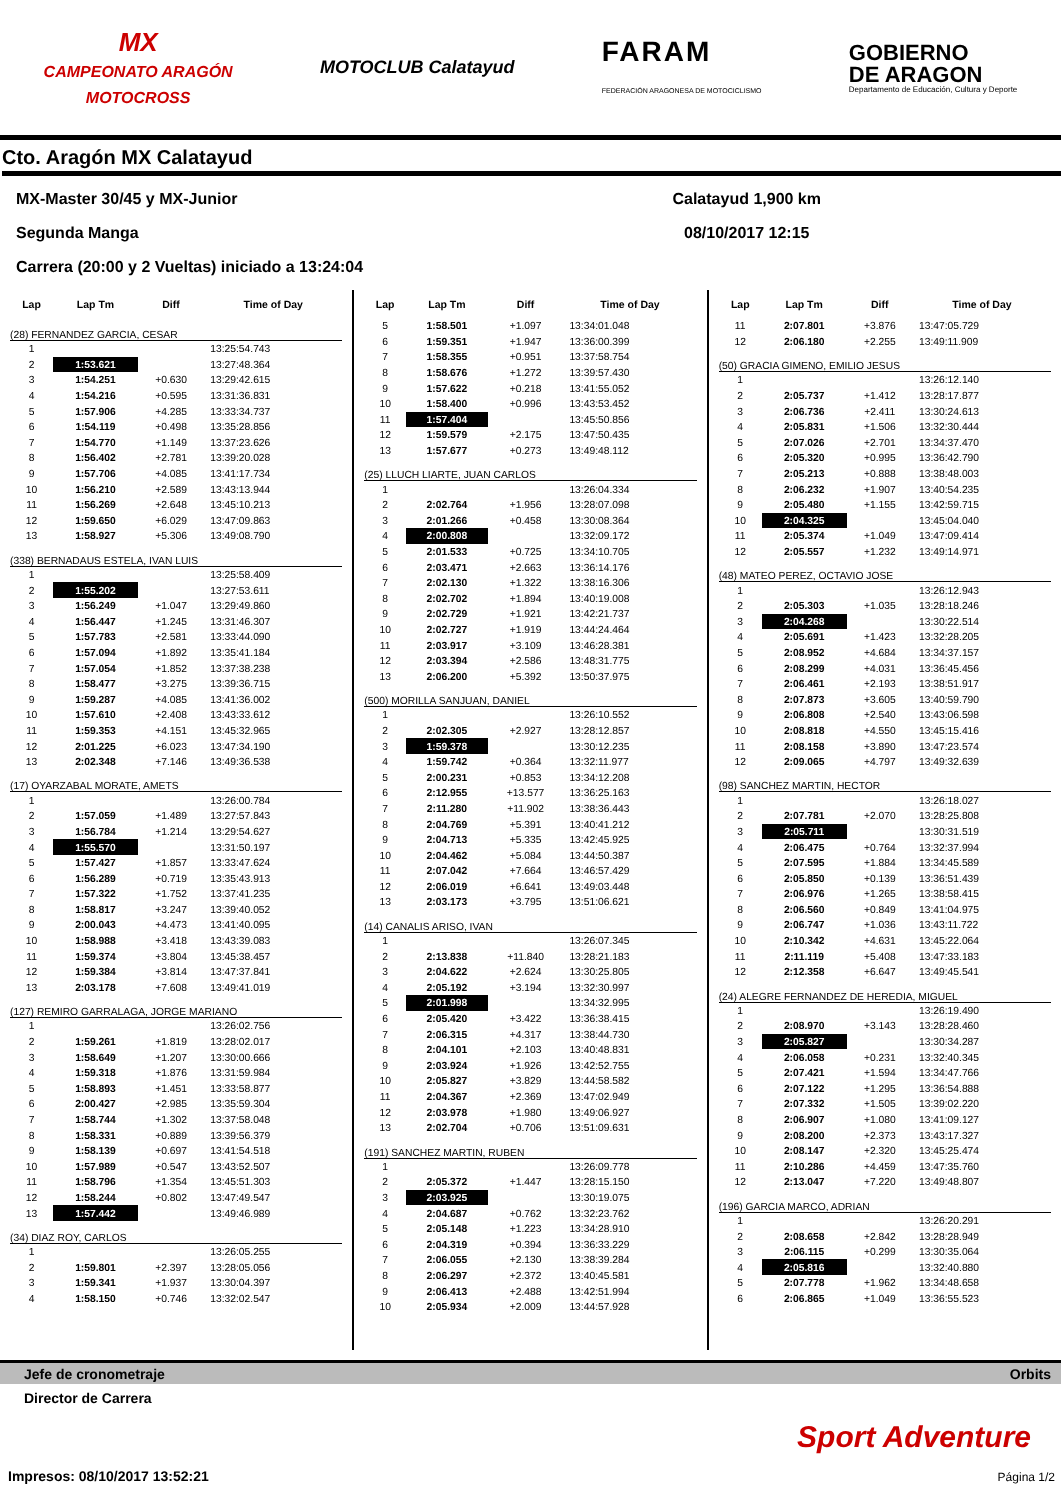MX
CAMPEONATO ARAGÓN
MOTOCROSS
MOTOCLUB Calatayud
FARAM
FEDERACIÓN ARAGONESA DE MOTOCICLISMO
GOBIERNO
DE ARAGON
Departamento de Educación, Cultura y Deporte
Cto. Aragón MX Calatayud
MX-Master 30/45 y MX-Junior
Segunda Manga
Carrera (20:00 y 2 Vueltas) iniciado a 13:24:04
Calatayud 1,900 km
08/10/2017 12:15
| Lap | Lap Tm | Diff | Time of Day |
| --- | --- | --- | --- |
| (28) FERNANDEZ GARCIA, CESAR | | | |
| 1 | | | 13:25:54.743 |
| 2 | 1:53.621 | | 13:27:48.364 |
| 3 | 1:54.251 | +0.630 | 13:29:42.615 |
| 4 | 1:54.216 | +0.595 | 13:31:36.831 |
| 5 | 1:57.906 | +4.285 | 13:33:34.737 |
| 6 | 1:54.119 | +0.498 | 13:35:28.856 |
| 7 | 1:54.770 | +1.149 | 13:37:23.626 |
| 8 | 1:56.402 | +2.781 | 13:39:20.028 |
| 9 | 1:57.706 | +4.085 | 13:41:17.734 |
| 10 | 1:56.210 | +2.589 | 13:43:13.944 |
| 11 | 1:56.269 | +2.648 | 13:45:10.213 |
| 12 | 1:59.650 | +6.029 | 13:47:09.863 |
| 13 | 1:58.927 | +5.306 | 13:49:08.790 |
| (338) BERNADAUS ESTELA, IVAN LUIS | | | |
| 1 | | | 13:25:58.409 |
| 2 | 1:55.202 | | 13:27:53.611 |
| 3 | 1:56.249 | +1.047 | 13:29:49.860 |
| 4 | 1:56.447 | +1.245 | 13:31:46.307 |
| 5 | 1:57.783 | +2.581 | 13:33:44.090 |
| 6 | 1:57.094 | +1.892 | 13:35:41.184 |
| 7 | 1:57.054 | +1.852 | 13:37:38.238 |
| 8 | 1:58.477 | +3.275 | 13:39:36.715 |
| 9 | 1:59.287 | +4.085 | 13:41:36.002 |
| 10 | 1:57.610 | +2.408 | 13:43:33.612 |
| 11 | 1:59.353 | +4.151 | 13:45:32.965 |
| 12 | 2:01.225 | +6.023 | 13:47:34.190 |
| 13 | 2:02.348 | +7.146 | 13:49:36.538 |
| (17) OYARZABAL MORATE, AMETS | | | |
| 1 | | | 13:26:00.784 |
| 2 | 1:57.059 | +1.489 | 13:27:57.843 |
| 3 | 1:56.784 | +1.214 | 13:29:54.627 |
| 4 | 1:55.570 | | 13:31:50.197 |
| 5 | 1:57.427 | +1.857 | 13:33:47.624 |
| 6 | 1:56.289 | +0.719 | 13:35:43.913 |
| 7 | 1:57.322 | +1.752 | 13:37:41.235 |
| 8 | 1:58.817 | +3.247 | 13:39:40.052 |
| 9 | 2:00.043 | +4.473 | 13:41:40.095 |
| 10 | 1:58.988 | +3.418 | 13:43:39.083 |
| 11 | 1:59.374 | +3.804 | 13:45:38.457 |
| 12 | 1:59.384 | +3.814 | 13:47:37.841 |
| 13 | 2:03.178 | +7.608 | 13:49:41.019 |
| (127) REMIRO GARRALAGA, JORGE MARIANO | | | |
| 1 | | | 13:26:02.756 |
| 2 | 1:59.261 | +1.819 | 13:28:02.017 |
| 3 | 1:58.649 | +1.207 | 13:30:00.666 |
| 4 | 1:59.318 | +1.876 | 13:31:59.984 |
| 5 | 1:58.893 | +1.451 | 13:33:58.877 |
| 6 | 2:00.427 | +2.985 | 13:35:59.304 |
| 7 | 1:58.744 | +1.302 | 13:37:58.048 |
| 8 | 1:58.331 | +0.889 | 13:39:56.379 |
| 9 | 1:58.139 | +0.697 | 13:41:54.518 |
| 10 | 1:57.989 | +0.547 | 13:43:52.507 |
| 11 | 1:58.796 | +1.354 | 13:45:51.303 |
| 12 | 1:58.244 | +0.802 | 13:47:49.547 |
| 13 | 1:57.442 | | 13:49:46.989 |
| (34) DIAZ ROY, CARLOS | | | |
| 1 | | | 13:26:05.255 |
| 2 | 1:59.801 | +2.397 | 13:28:05.056 |
| 3 | 1:59.341 | +1.937 | 13:30:04.397 |
| 4 | 1:58.150 | +0.746 | 13:32:02.547 |
| Lap | Lap Tm | Diff | Time of Day |
| --- | --- | --- | --- |
| 5 | 1:58.501 | +1.097 | 13:34:01.048 |
| 6 | 1:59.351 | +1.947 | 13:36:00.399 |
| 7 | 1:58.355 | +0.951 | 13:37:58.754 |
| 8 | 1:58.676 | +1.272 | 13:39:57.430 |
| 9 | 1:57.622 | +0.218 | 13:41:55.052 |
| 10 | 1:58.400 | +0.996 | 13:43:53.452 |
| 11 | 1:57.404 | | 13:45:50.856 |
| 12 | 1:59.579 | +2.175 | 13:47:50.435 |
| 13 | 1:57.677 | +0.273 | 13:49:48.112 |
| (25) LLUCH LIARTE, JUAN CARLOS | | | |
| 1 | | | 13:26:04.334 |
| 2 | 2:02.764 | +1.956 | 13:28:07.098 |
| 3 | 2:01.266 | +0.458 | 13:30:08.364 |
| 4 | 2:00.808 | | 13:32:09.172 |
| 5 | 2:01.533 | +0.725 | 13:34:10.705 |
| 6 | 2:03.471 | +2.663 | 13:36:14.176 |
| 7 | 2:02.130 | +1.322 | 13:38:16.306 |
| 8 | 2:02.702 | +1.894 | 13:40:19.008 |
| 9 | 2:02.729 | +1.921 | 13:42:21.737 |
| 10 | 2:02.727 | +1.919 | 13:44:24.464 |
| 11 | 2:03.917 | +3.109 | 13:46:28.381 |
| 12 | 2:03.394 | +2.586 | 13:48:31.775 |
| 13 | 2:06.200 | +5.392 | 13:50:37.975 |
| (500) MORILLA SANJUAN, DANIEL | | | |
| 1 | | | 13:26:10.552 |
| 2 | 2:02.305 | +2.927 | 13:28:12.857 |
| 3 | 1:59.378 | | 13:30:12.235 |
| 4 | 1:59.742 | +0.364 | 13:32:11.977 |
| 5 | 2:00.231 | +0.853 | 13:34:12.208 |
| 6 | 2:12.955 | +13.577 | 13:36:25.163 |
| 7 | 2:11.280 | +11.902 | 13:38:36.443 |
| 8 | 2:04.769 | +5.391 | 13:40:41.212 |
| 9 | 2:04.713 | +5.335 | 13:42:45.925 |
| 10 | 2:04.462 | +5.084 | 13:44:50.387 |
| 11 | 2:07.042 | +7.664 | 13:46:57.429 |
| 12 | 2:06.019 | +6.641 | 13:49:03.448 |
| 13 | 2:03.173 | +3.795 | 13:51:06.621 |
| (14) CANALIS ARISO, IVAN | | | |
| 1 | | | 13:26:07.345 |
| 2 | 2:13.838 | +11.840 | 13:28:21.183 |
| 3 | 2:04.622 | +2.624 | 13:30:25.805 |
| 4 | 2:05.192 | +3.194 | 13:32:30.997 |
| 5 | 2:01.998 | | 13:34:32.995 |
| 6 | 2:05.420 | +3.422 | 13:36:38.415 |
| 7 | 2:06.315 | +4.317 | 13:38:44.730 |
| 8 | 2:04.101 | +2.103 | 13:40:48.831 |
| 9 | 2:03.924 | +1.926 | 13:42:52.755 |
| 10 | 2:05.827 | +3.829 | 13:44:58.582 |
| 11 | 2:04.367 | +2.369 | 13:47:02.949 |
| 12 | 2:03.978 | +1.980 | 13:49:06.927 |
| 13 | 2:02.704 | +0.706 | 13:51:09.631 |
| (191) SANCHEZ MARTIN, RUBEN | | | |
| 1 | | | 13:26:09.778 |
| 2 | 2:05.372 | +1.447 | 13:28:15.150 |
| 3 | 2:03.925 | | 13:30:19.075 |
| 4 | 2:04.687 | +0.762 | 13:32:23.762 |
| 5 | 2:05.148 | +1.223 | 13:34:28.910 |
| 6 | 2:04.319 | +0.394 | 13:36:33.229 |
| 7 | 2:06.055 | +2.130 | 13:38:39.284 |
| 8 | 2:06.297 | +2.372 | 13:40:45.581 |
| 9 | 2:06.413 | +2.488 | 13:42:51.994 |
| 10 | 2:05.934 | +2.009 | 13:44:57.928 |
| Lap | Lap Tm | Diff | Time of Day |
| --- | --- | --- | --- |
| 11 | 2:07.801 | +3.876 | 13:47:05.729 |
| 12 | 2:06.180 | +2.255 | 13:49:11.909 |
| (50) GRACIA GIMENO, EMILIO JESUS | | | |
| 1 | | | 13:26:12.140 |
| 2 | 2:05.737 | +1.412 | 13:28:17.877 |
| 3 | 2:06.736 | +2.411 | 13:30:24.613 |
| 4 | 2:05.831 | +1.506 | 13:32:30.444 |
| 5 | 2:07.026 | +2.701 | 13:34:37.470 |
| 6 | 2:05.320 | +0.995 | 13:36:42.790 |
| 7 | 2:05.213 | +0.888 | 13:38:48.003 |
| 8 | 2:06.232 | +1.907 | 13:40:54.235 |
| 9 | 2:05.480 | +1.155 | 13:42:59.715 |
| 10 | 2:04.325 | | 13:45:04.040 |
| 11 | 2:05.374 | +1.049 | 13:47:09.414 |
| 12 | 2:05.557 | +1.232 | 13:49:14.971 |
| (48) MATEO PEREZ, OCTAVIO JOSE | | | |
| 1 | | | 13:26:12.943 |
| 2 | 2:05.303 | +1.035 | 13:28:18.246 |
| 3 | 2:04.268 | | 13:30:22.514 |
| 4 | 2:05.691 | +1.423 | 13:32:28.205 |
| 5 | 2:08.952 | +4.684 | 13:34:37.157 |
| 6 | 2:08.299 | +4.031 | 13:36:45.456 |
| 7 | 2:06.461 | +2.193 | 13:38:51.917 |
| 8 | 2:07.873 | +3.605 | 13:40:59.790 |
| 9 | 2:06.808 | +2.540 | 13:43:06.598 |
| 10 | 2:08.818 | +4.550 | 13:45:15.416 |
| 11 | 2:08.158 | +3.890 | 13:47:23.574 |
| 12 | 2:09.065 | +4.797 | 13:49:32.639 |
| (98) SANCHEZ MARTIN, HECTOR | | | |
| 1 | | | 13:26:18.027 |
| 2 | 2:07.781 | +2.070 | 13:28:25.808 |
| 3 | 2:05.711 | | 13:30:31.519 |
| 4 | 2:06.475 | +0.764 | 13:32:37.994 |
| 5 | 2:07.595 | +1.884 | 13:34:45.589 |
| 6 | 2:05.850 | +0.139 | 13:36:51.439 |
| 7 | 2:06.976 | +1.265 | 13:38:58.415 |
| 8 | 2:06.560 | +0.849 | 13:41:04.975 |
| 9 | 2:06.747 | +1.036 | 13:43:11.722 |
| 10 | 2:10.342 | +4.631 | 13:45:22.064 |
| 11 | 2:11.119 | +5.408 | 13:47:33.183 |
| 12 | 2:12.358 | +6.647 | 13:49:45.541 |
| (24) ALEGRE FERNANDEZ DE HEREDIA, MIGUEL | | | |
| 1 | | | 13:26:19.490 |
| 2 | 2:08.970 | +3.143 | 13:28:28.460 |
| 3 | 2:05.827 | | 13:30:34.287 |
| 4 | 2:06.058 | +0.231 | 13:32:40.345 |
| 5 | 2:07.421 | +1.594 | 13:34:47.766 |
| 6 | 2:07.122 | +1.295 | 13:36:54.888 |
| 7 | 2:07.332 | +1.505 | 13:39:02.220 |
| 8 | 2:06.907 | +1.080 | 13:41:09.127 |
| 9 | 2:08.200 | +2.373 | 13:43:17.327 |
| 10 | 2:08.147 | +2.320 | 13:45:25.474 |
| 11 | 2:10.286 | +4.459 | 13:47:35.760 |
| 12 | 2:13.047 | +7.220 | 13:49:48.807 |
| (196) GARCIA MARCO, ADRIAN | | | |
| 1 | | | 13:26:20.291 |
| 2 | 2:08.658 | +2.842 | 13:28:28.949 |
| 3 | 2:06.115 | +0.299 | 13:30:35.064 |
| 4 | 2:05.816 | | 13:32:40.880 |
| 5 | 2:07.778 | +1.962 | 13:34:48.658 |
| 6 | 2:06.865 | +1.049 | 13:36:55.523 |
Jefe de cronometraje Orbits
Director de Carrera
Sport Adventure
Impresos: 08/10/2017 13:52:21 Página 1/2